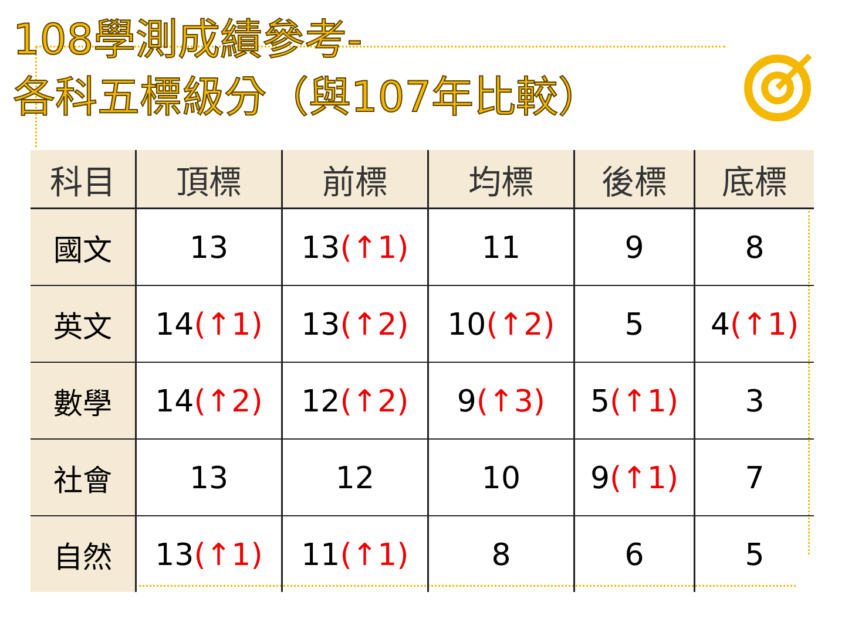108學測成績參考-
各科五標級分（與107年比較）
| 科目 | 頂標 | 前標 | 均標 | 後標 | 底標 |
| --- | --- | --- | --- | --- | --- |
| 國文 | 13 | 13 (↑1) | 11 | 9 | 8 |
| 英文 | 14 (↑1) | 13 (↑2) | 10 (↑2) | 5 | 4 (↑1) |
| 數學 | 14 (↑2) | 12 (↑2) | 9 (↑3) | 5 (↑1) | 3 |
| 社會 | 13 | 12 | 10 | 9 (↑1) | 7 |
| 自然 | 13 (↑1) | 11 (↑1) | 8 | 6 | 5 |